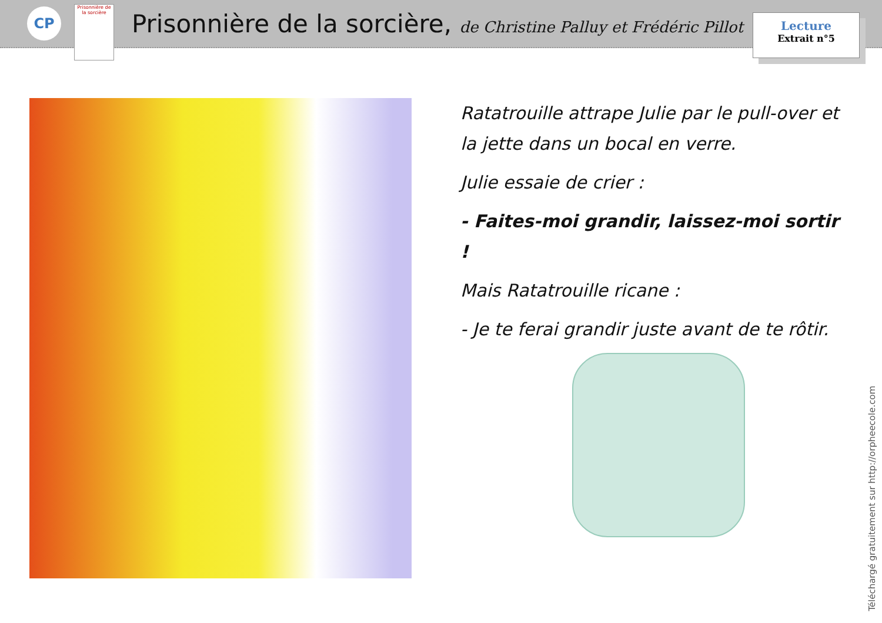CP
Prisonnière de la sorcière
Prisonnière de la sorcière, de Christine Palluy et Frédéric Pillot
Lecture
Extrait n°5
Ratatrouille attrape Julie par le pull-over et la jette dans un bocal en verre.
Julie essaie de crier :
- Faites-moi grandir, laissez-moi sortir !
Mais Ratatrouille ricane :
- Je te ferai grandir juste avant de te rôtir.
Téléchargé gratuitement sur http://orpheecole.com